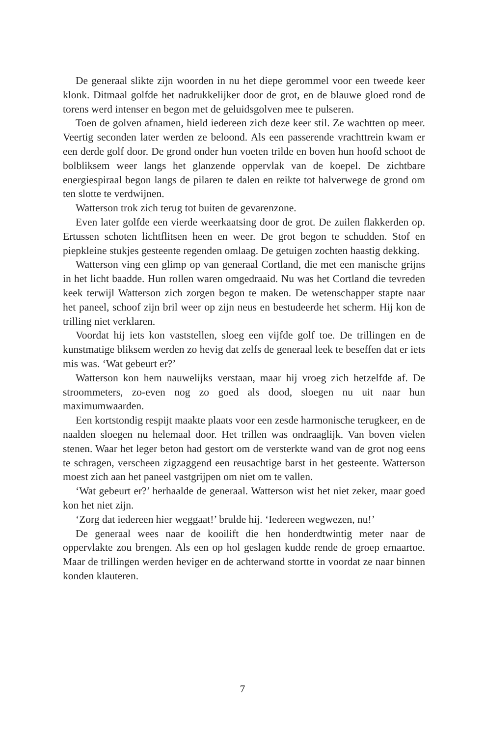De generaal slikte zijn woorden in nu het diepe gerommel voor een tweede keer klonk. Ditmaal golfde het nadrukkelijker door de grot, en de blauwe gloed rond de torens werd intenser en begon met de geluidsgolven mee te pulseren.
Toen de golven afnamen, hield iedereen zich deze keer stil. Ze wachtten op meer. Veertig seconden later werden ze beloond. Als een passerende vrachttrein kwam er een derde golf door. De grond onder hun voeten trilde en boven hun hoofd schoot de bolbliksem weer langs het glanzende oppervlak van de koepel. De zichtbare energiespiraal begon langs de pilaren te dalen en reikte tot halverwege de grond om ten slotte te verdwijnen.
Watterson trok zich terug tot buiten de gevarenzone.
Even later golfde een vierde weerkaatsing door de grot. De zuilen flakkerden op. Ertussen schoten lichtflitsen heen en weer. De grot begon te schudden. Stof en piepkleine stukjes gesteente regenden omlaag. De getuigen zochten haastig dekking.
Watterson ving een glimp op van generaal Cortland, die met een manische grijns in het licht baadde. Hun rollen waren omgedraaid. Nu was het Cortland die tevreden keek terwijl Watterson zich zorgen begon te maken. De wetenschapper stapte naar het paneel, schoof zijn bril weer op zijn neus en bestudeerde het scherm. Hij kon de trilling niet verklaren.
Voordat hij iets kon vaststellen, sloeg een vijfde golf toe. De trillingen en de kunstmatige bliksem werden zo hevig dat zelfs de generaal leek te beseffen dat er iets mis was. ‘Wat gebeurt er?’
Watterson kon hem nauwelijks verstaan, maar hij vroeg zich hetzelfde af. De stroommeters, zo-even nog zo goed als dood, sloegen nu uit naar hun maximumwaarden.
Een kortstondig respijt maakte plaats voor een zesde harmonische terugkeer, en de naalden sloegen nu helemaal door. Het trillen was ondraaglijk. Van boven vielen stenen. Waar het leger beton had gestort om de versterkte wand van de grot nog eens te schragen, verscheen zigzaggend een reusachtige barst in het gesteente. Watterson moest zich aan het paneel vastgrijpen om niet om te vallen.
‘Wat gebeurt er?’ herhaalde de generaal. Watterson wist het niet zeker, maar goed kon het niet zijn.
‘Zorg dat iedereen hier weggaat!’ brulde hij. ‘Iedereen wegwezen, nu!’
De generaal wees naar de kooilift die hen honderdtwintig meter naar de oppervlakte zou brengen. Als een op hol geslagen kudde rende de groep ernaartoe. Maar de trillingen werden heviger en de achterwand stortte in voordat ze naar binnen konden klauteren.
7